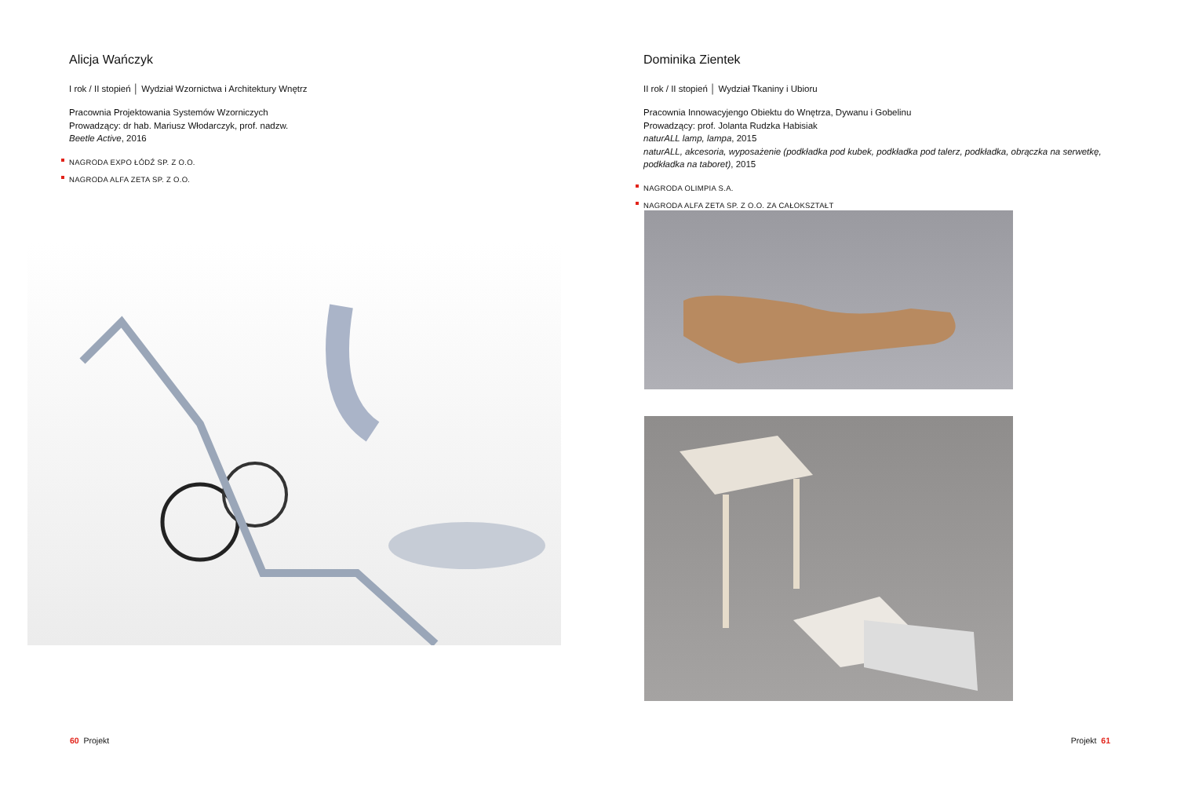Alicja Wańczyk
I rok / II stopień │ Wydział Wzornictwa i Architektury Wnętrz
Pracownia Projektowania Systemów Wzorniczych
Prowadzący: dr hab. Mariusz Włodarczyk, prof. nadzw.
Beetle Active, 2016
NAGRODA EXPO ŁÓDŹ SP. Z O.O.
NAGRODA ALFA ZETA SP. Z O.O.
60 Projekt
Dominika Zientek
II rok / II stopień │ Wydział Tkaniny i Ubioru
Pracownia Innowacyjengo Obiektu do Wnętrza, Dywanu i Gobelinu
Prowadzący: prof. Jolanta Rudzka Habisiak
naturALL lamp, lampa, 2015
naturALL, akcesoria, wyposażenie (podkładka pod kubek, podkładka pod talerz, podkładka, obrączka na serwetkę, podkładka na taboret), 2015
NAGRODA OLIMPIA S.A.
NAGRODA ALFA ZETA SP. Z O.O. ZA CAŁOKSZTAŁT
Projekt 61